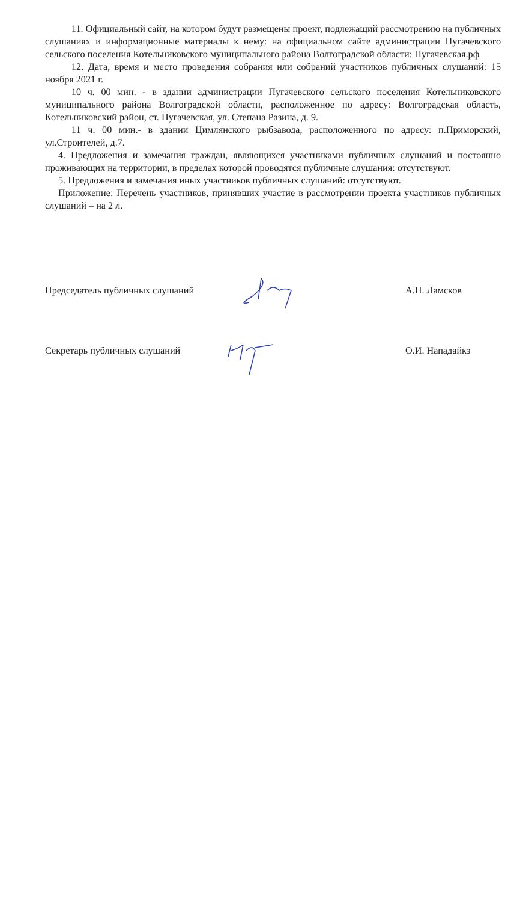11. Официальный сайт, на котором будут размещены проект, подлежащий рассмотрению на публичных слушаниях и информационные материалы к нему: на официальном сайте администрации Пугачевского сельского поселения Котельниковского муниципального района Волгоградской области: Пугачевская.рф
12. Дата, время и место проведения собрания или собраний участников публичных слушаний: 15 ноября 2021 г.
10 ч. 00 мин. - в здании администрации Пугачевского сельского поселения Котельниковского муниципального района Волгоградской области, расположенное по адресу: Волгоградская область, Котельниковский район, ст. Пугачевская, ул. Степана Разина, д. 9.
11 ч. 00 мин.- в здании Цимлянского рыбзавода, расположенного по адресу: п.Приморский, ул.Строителей, д.7.
4. Предложения и замечания граждан, являющихся участниками публичных слушаний и постоянно проживающих на территории, в пределах которой проводятся публичные слушания: отсутствуют.
5. Предложения и замечания иных участников публичных слушаний: отсутствуют.
Приложение: Перечень участников, принявших участие в рассмотрении проекта участников публичных слушаний – на 2 л.
Председатель публичных слушаний А.Н. Ламсков
Секретарь публичных слушаний О.И. Нападайкэ